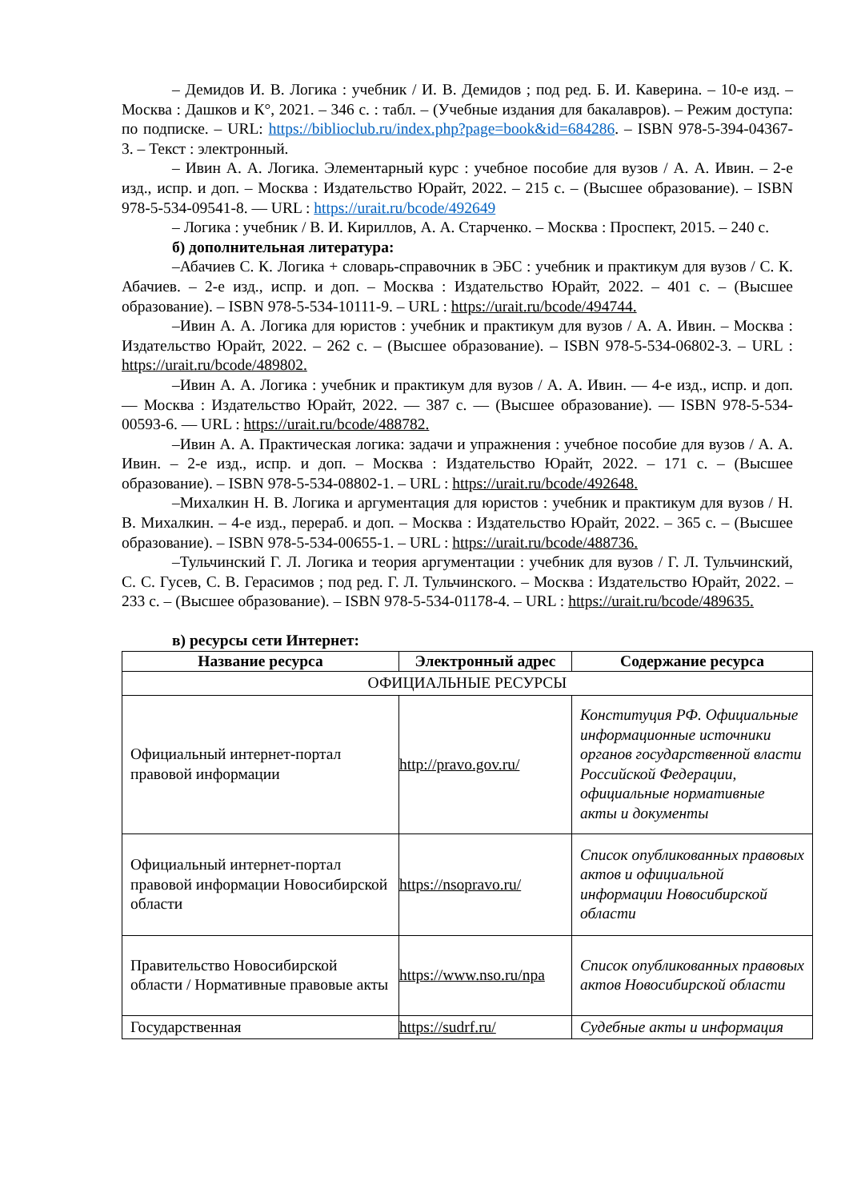– Демидов И. В. Логика : учебник / И. В. Демидов ; под ред. Б. И. Каверина. – 10-е изд. – Москва : Дашков и К°, 2021. – 346 с. : табл. – (Учебные издания для бакалавров). – Режим доступа: по подписке. – URL: https://biblioclub.ru/index.php?page=book&id=684286. – ISBN 978-5-394-04367-3. – Текст : электронный.
– Ивин А. А. Логика. Элементарный курс : учебное пособие для вузов / А. А. Ивин. – 2-е изд., испр. и доп. – Москва : Издательство Юрайт, 2022. – 215 с. – (Высшее образование). – ISBN 978-5-534-09541-8. — URL : https://urait.ru/bcode/492649
– Логика : учебник / В. И. Кириллов, А. А. Старченко. – Москва : Проспект, 2015. – 240 с.
б) дополнительная литература:
–Абачиев С. К. Логика + словарь-справочник в ЭБС : учебник и практикум для вузов / С. К. Абачиев. – 2-е изд., испр. и доп. – Москва : Издательство Юрайт, 2022. – 401 с. – (Высшее образование). – ISBN 978-5-534-10111-9. – URL : https://urait.ru/bcode/494744.
–Ивин А. А. Логика для юристов : учебник и практикум для вузов / А. А. Ивин. – Москва : Издательство Юрайт, 2022. – 262 с. – (Высшее образование). – ISBN 978-5-534-06802-3. – URL : https://urait.ru/bcode/489802.
–Ивин А. А. Логика : учебник и практикум для вузов / А. А. Ивин. — 4-е изд., испр. и доп. — Москва : Издательство Юрайт, 2022. — 387 с. — (Высшее образование). — ISBN 978-5-534-00593-6. — URL : https://urait.ru/bcode/488782.
–Ивин А. А. Практическая логика: задачи и упражнения : учебное пособие для вузов / А. А. Ивин. – 2-е изд., испр. и доп. – Москва : Издательство Юрайт, 2022. – 171 с. – (Высшее образование). – ISBN 978-5-534-08802-1. – URL : https://urait.ru/bcode/492648.
–Михалкин Н. В. Логика и аргументация для юристов : учебник и практикум для вузов / Н. В. Михалкин. – 4-е изд., перераб. и доп. – Москва : Издательство Юрайт, 2022. – 365 с. – (Высшее образование). – ISBN 978-5-534-00655-1. – URL : https://urait.ru/bcode/488736.
–Тульчинский Г. Л. Логика и теория аргументации : учебник для вузов / Г. Л. Тульчинский, С. С. Гусев, С. В. Герасимов ; под ред. Г. Л. Тульчинского. – Москва : Издательство Юрайт, 2022. – 233 с. – (Высшее образование). – ISBN 978-5-534-01178-4. – URL : https://urait.ru/bcode/489635.
в) ресурсы сети Интернет:
| Название ресурса | Электронный адрес | Содержание ресурса |
| --- | --- | --- |
| ОФИЦИАЛЬНЫЕ РЕСУРСЫ | | |
| Официальный интернет-портал правовой информации | http://pravo.gov.ru/ | Конституция РФ. Официальные информационные источники органов государственной власти Российской Федерации, официальные нормативные акты и документы |
| Официальный интернет-портал правовой информации Новосибирской области | https://nsopravo.ru/ | Список опубликованных правовых актов и официальной информации Новосибирской области |
| Правительство Новосибирской области / Нормативные правовые акты | https://www.nso.ru/npa | Список опубликованных правовых актов Новосибирской области |
| Государственная | https://sudrf.ru/ | Судебные акты и информация |